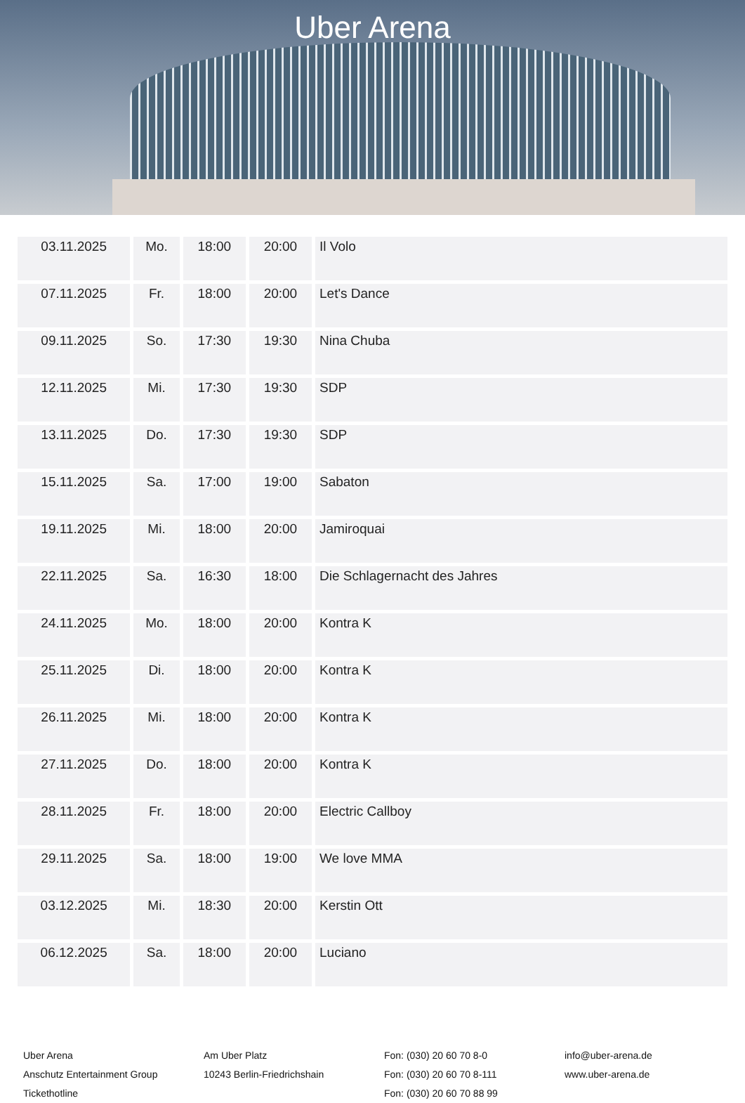Uber Arena
| 03.11.2025 | Mo. | 18:00 | 20:00 | Il Volo |
| 07.11.2025 | Fr. | 18:00 | 20:00 | Let's Dance |
| 09.11.2025 | So. | 17:30 | 19:30 | Nina Chuba |
| 12.11.2025 | Mi. | 17:30 | 19:30 | SDP |
| 13.11.2025 | Do. | 17:30 | 19:30 | SDP |
| 15.11.2025 | Sa. | 17:00 | 19:00 | Sabaton |
| 19.11.2025 | Mi. | 18:00 | 20:00 | Jamiroquai |
| 22.11.2025 | Sa. | 16:30 | 18:00 | Die Schlagernacht des Jahres |
| 24.11.2025 | Mo. | 18:00 | 20:00 | Kontra K |
| 25.11.2025 | Di. | 18:00 | 20:00 | Kontra K |
| 26.11.2025 | Mi. | 18:00 | 20:00 | Kontra K |
| 27.11.2025 | Do. | 18:00 | 20:00 | Kontra K |
| 28.11.2025 | Fr. | 18:00 | 20:00 | Electric Callboy |
| 29.11.2025 | Sa. | 18:00 | 19:00 | We love MMA |
| 03.12.2025 | Mi. | 18:30 | 20:00 | Kerstin Ott |
| 06.12.2025 | Sa. | 18:00 | 20:00 | Luciano |
Uber Arena
Anschutz Entertainment Group
Tickethotline
Am Uber Platz
10243 Berlin-Friedrichshain
Fon: (030) 20 60 70 8-0
Fon: (030) 20 60 70 8-111
Fon: (030) 20 60 70 88 99
info@uber-arena.de
www.uber-arena.de